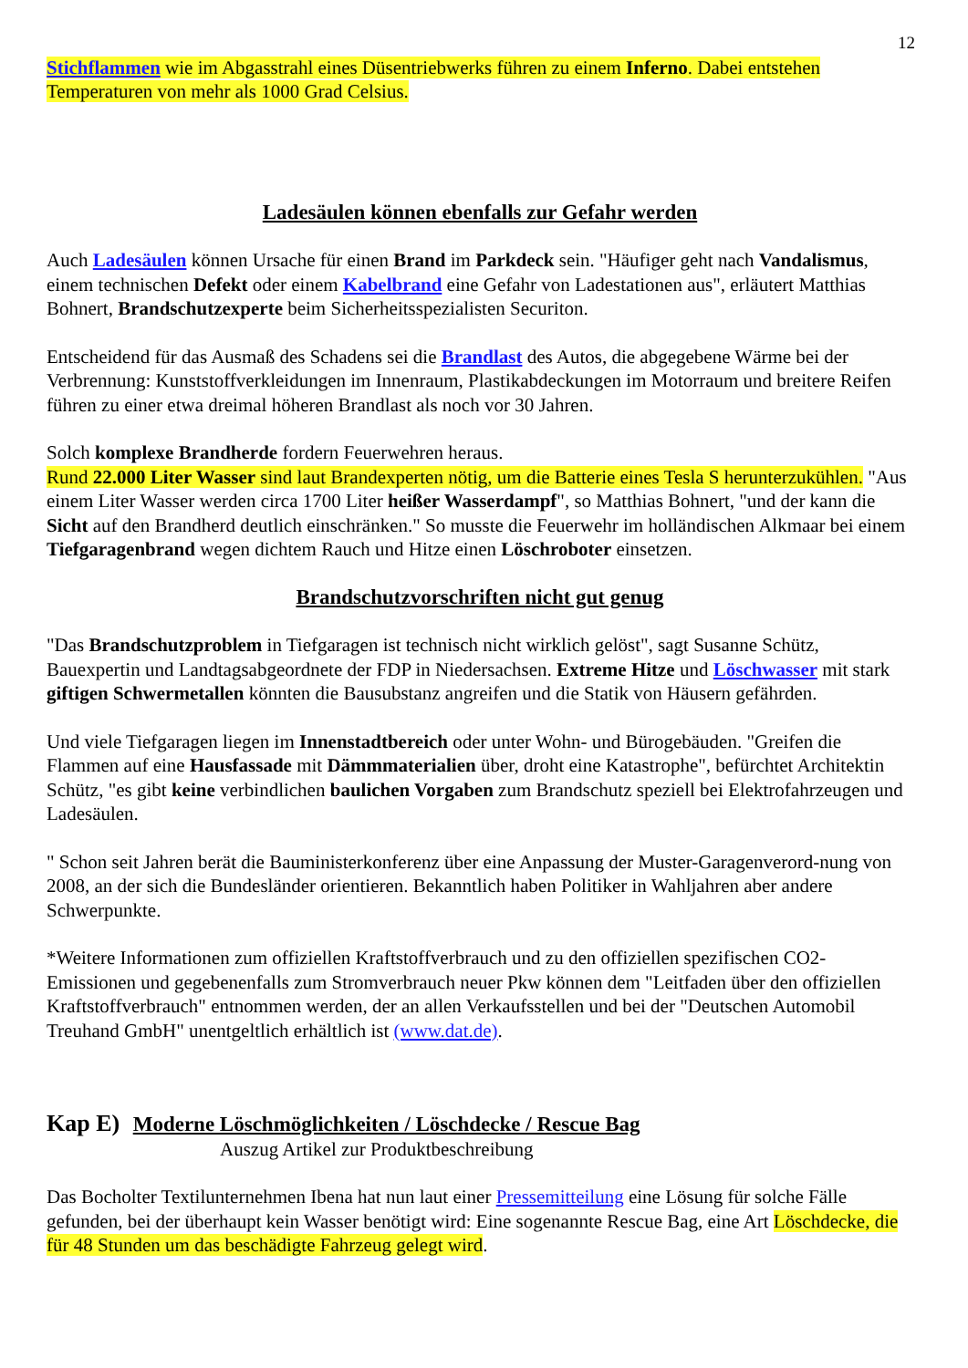12
Stichflammen wie im Abgasstrahl eines Düsentriebwerks führen zu einem Inferno. Dabei entstehen Temperaturen von mehr als 1000 Grad Celsius.
Ladesäulen können ebenfalls zur Gefahr werden
Auch Ladesäulen können Ursache für einen Brand im Parkdeck sein. "Häufiger geht nach Vandalismus, einem technischen Defekt oder einem Kabelbrand eine Gefahr von Ladestationen aus", erläutert Matthias Bohnert, Brandschutzexperte beim Sicherheitsspezialisten Securiton.
Entscheidend für das Ausmaß des Schadens sei die Brandlast des Autos, die abgegebene Wärme bei der Verbrennung: Kunststoffverkleidungen im Innenraum, Plastikabdeckungen im Motorraum und breitere Reifen führen zu einer etwa dreimal höheren Brandlast als noch vor 30 Jahren.
Solch komplexe Brandherde fordern Feuerwehren heraus.
Rund 22.000 Liter Wasser sind laut Brandexperten nötig, um die Batterie eines Tesla S herunterzukühlen. "Aus einem Liter Wasser werden circa 1700 Liter heißer Wasserdampf", so Matthias Bohnert, "und der kann die Sicht auf den Brandherd deutlich einschränken." So musste die Feuerwehr im holländischen Alkmaar bei einem Tiefgaragenbrand wegen dichtem Rauch und Hitze einen Löschroboter einsetzen.
Brandschutzvorschriften nicht gut genug
"Das Brandschutzproblem in Tiefgaragen ist technisch nicht wirklich gelöst", sagt Susanne Schütz, Bauexpertin und Landtagsabgeordnete der FDP in Niedersachsen. Extreme Hitze und Löschwasser mit stark giftigen Schwermetallen könnten die Bausubstanz angreifen und die Statik von Häusern gefährden.
Und viele Tiefgaragen liegen im Innenstadtbereich oder unter Wohn- und Bürogebäuden. "Greifen die Flammen auf eine Hausfassade mit Dämmmaterialien über, droht eine Katastrophe", befürchtet Architektin Schütz, "es gibt keine verbindlichen baulichen Vorgaben zum Brandschutz speziell bei Elektrofahrzeugen und Ladesäulen.
" Schon seit Jahren berät die Bauministerkonferenz über eine Anpassung der Muster-Garagenverord-nung von 2008, an der sich die Bundesländer orientieren. Bekanntlich haben Politiker in Wahljahren aber andere Schwerpunkte.
*Weitere Informationen zum offiziellen Kraftstoffverbrauch und zu den offiziellen spezifischen CO2-Emissionen und gegebenenfalls zum Stromverbrauch neuer Pkw können dem "Leitfaden über den offiziellen Kraftstoffverbrauch" entnommen werden, der an allen Verkaufsstellen und bei der "Deutschen Automobil Treuhand GmbH" unentgeltlich erhältlich ist (www.dat.de).
Kap E) Moderne Löschmöglichkeiten / Löschdecke / Rescue Bag
Auszug Artikel zur Produktbeschreibung
Das Bocholter Textilunternehmen Ibena hat nun laut einer Pressemitteilung eine Lösung für solche Fälle gefunden, bei der überhaupt kein Wasser benötigt wird: Eine sogenannte Rescue Bag, eine Art Löschdecke, die für 48 Stunden um das beschädigte Fahrzeug gelegt wird.